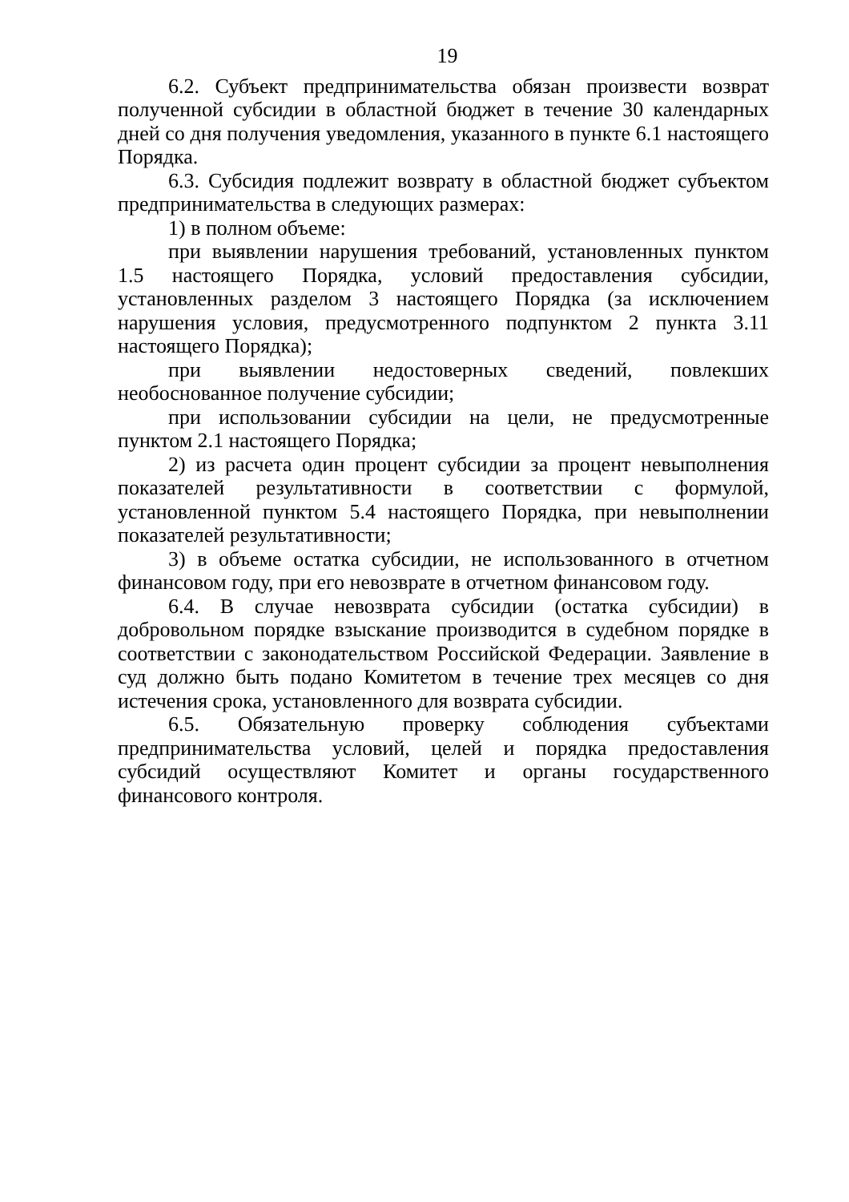19
6.2. Субъект предпринимательства обязан произвести возврат полученной субсидии в областной бюджет в течение 30 календарных дней со дня получения уведомления, указанного в пункте 6.1 настоящего Порядка.
6.3. Субсидия подлежит возврату в областной бюджет субъектом предпринимательства в следующих размерах:
1) в полном объеме:
при выявлении нарушения требований, установленных пунктом 1.5 настоящего Порядка, условий предоставления субсидии, установленных разделом 3 настоящего Порядка (за исключением нарушения условия, предусмотренного подпунктом 2 пункта 3.11 настоящего Порядка);
при выявлении недостоверных сведений, повлекших необоснованное получение субсидии;
при использовании субсидии на цели, не предусмотренные пунктом 2.1 настоящего Порядка;
2) из расчета один процент субсидии за процент невыполнения показателей результативности в соответствии с формулой, установленной пунктом 5.4 настоящего Порядка, при невыполнении показателей результативности;
3) в объеме остатка субсидии, не использованного в отчетном финансовом году, при его невозврате в отчетном финансовом году.
6.4. В случае невозврата субсидии (остатка субсидии) в добровольном порядке взыскание производится в судебном порядке в соответствии с законодательством Российской Федерации. Заявление в суд должно быть подано Комитетом в течение трех месяцев со дня истечения срока, установленного для возврата субсидии.
6.5. Обязательную проверку соблюдения субъектами предпринимательства условий, целей и порядка предоставления субсидий осуществляют Комитет и органы государственного финансового контроля.